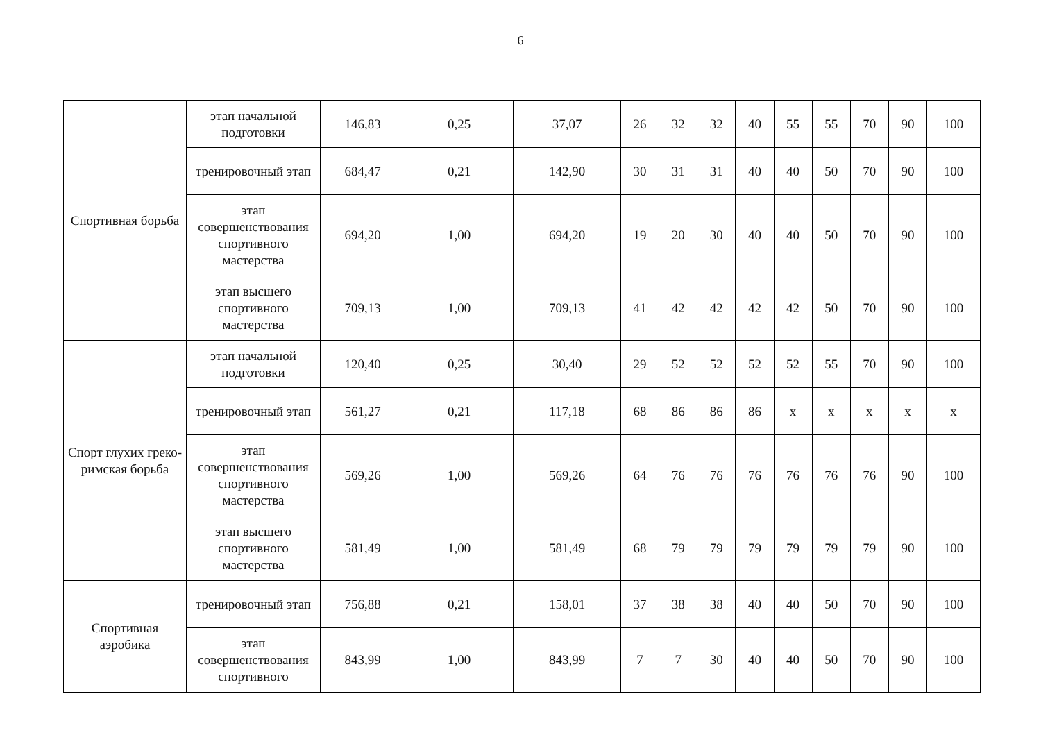6
| Спортивная борьба | этап начальной подготовки | 146,83 | 0,25 | 37,07 | 26 | 32 | 32 | 40 | 55 | 55 | 70 | 90 | 100 |
| | тренировочный этап | 684,47 | 0,21 | 142,90 | 30 | 31 | 31 | 40 | 40 | 50 | 70 | 90 | 100 |
| | этап совершенствования спортивного мастерства | 694,20 | 1,00 | 694,20 | 19 | 20 | 30 | 40 | 40 | 50 | 70 | 90 | 100 |
| | этап высшего спортивного мастерства | 709,13 | 1,00 | 709,13 | 41 | 42 | 42 | 42 | 42 | 50 | 70 | 90 | 100 |
| Спорт глухих греко-римская борьба | этап начальной подготовки | 120,40 | 0,25 | 30,40 | 29 | 52 | 52 | 52 | 52 | 55 | 70 | 90 | 100 |
| | тренировочный этап | 561,27 | 0,21 | 117,18 | 68 | 86 | 86 | 86 | x | x | x | x | x |
| | этап совершенствования спортивного мастерства | 569,26 | 1,00 | 569,26 | 64 | 76 | 76 | 76 | 76 | 76 | 76 | 90 | 100 |
| | этап высшего спортивного мастерства | 581,49 | 1,00 | 581,49 | 68 | 79 | 79 | 79 | 79 | 79 | 79 | 90 | 100 |
| Спортивная аэробика | тренировочный этап | 756,88 | 0,21 | 158,01 | 37 | 38 | 38 | 40 | 40 | 50 | 70 | 90 | 100 |
| | этап совершенствования спортивного | 843,99 | 1,00 | 843,99 | 7 | 7 | 30 | 40 | 40 | 50 | 70 | 90 | 100 |